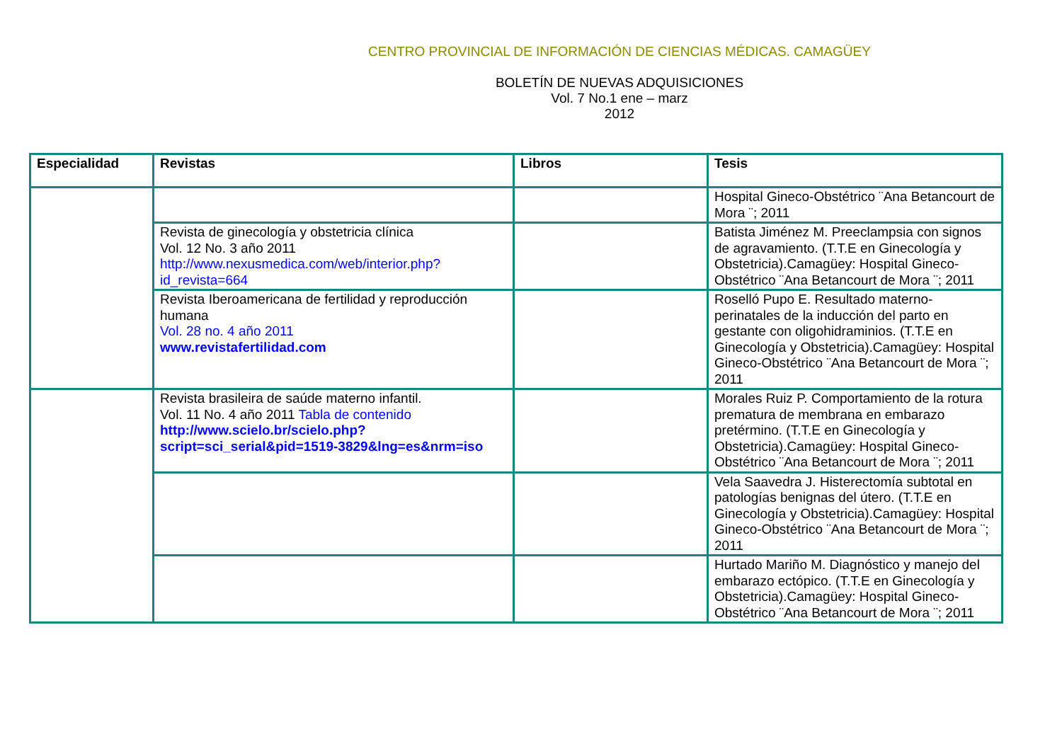CENTRO PROVINCIAL DE INFORMACIÓN DE CIENCIAS MÉDICAS. CAMAGÜEY
BOLETÍN DE NUEVAS ADQUISICIONES
Vol. 7 No.1 ene – marz
2012
| Especialidad | Revistas | Libros | Tesis |
| --- | --- | --- | --- |
| | | | Hospital Gineco-Obstétrico ¨Ana Betancourt de Mora ¨; 2011 |
| | Revista de ginecología y obstetricia clínica Vol. 12 No. 3 año 2011 http://www.nexusmedica.com/web/interior.php?id_revista=664 | | Batista Jiménez M. Preeclampsia con signos de agravamiento. (T.T.E en Ginecología y Obstetricia).Camagüey: Hospital Gineco-Obstétrico ¨Ana Betancourt de Mora ¨; 2011 |
| | Revista Iberoamericana de fertilidad y reproducción humana Vol. 28 no. 4 año 2011 www.revistafertilidad.com | | Roselló Pupo E. Resultado materno-perinatales de la inducción del parto en gestante con oligohidraminios. (T.T.E en Ginecología y Obstetricia).Camagüey: Hospital Gineco-Obstétrico ¨Ana Betancourt de Mora ¨; 2011 |
| | Revista brasileira de saúde materno infantil. Vol. 11 No. 4 año 2011 Tabla de contenido http://www.scielo.br/scielo.php?script=sci_serial&pid=1519-3829&lng=es&nrm=iso | | Morales Ruiz P. Comportamiento de la rotura prematura de membrana en embarazo pretérmino. (T.T.E en Ginecología y Obstetricia).Camagüey: Hospital Gineco-Obstétrico ¨Ana Betancourt de Mora ¨; 2011 |
| | | | Vela Saavedra J. Histerectomía subtotal en patologías benignas del útero. (T.T.E en Ginecología y Obstetricia).Camagüey: Hospital Gineco-Obstétrico ¨Ana Betancourt de Mora ¨; 2011 |
| | | | Hurtado Mariño M. Diagnóstico y manejo del embarazo ectópico. (T.T.E en Ginecología y Obstetricia).Camagüey: Hospital Gineco-Obstétrico ¨Ana Betancourt de Mora ¨; 2011 |